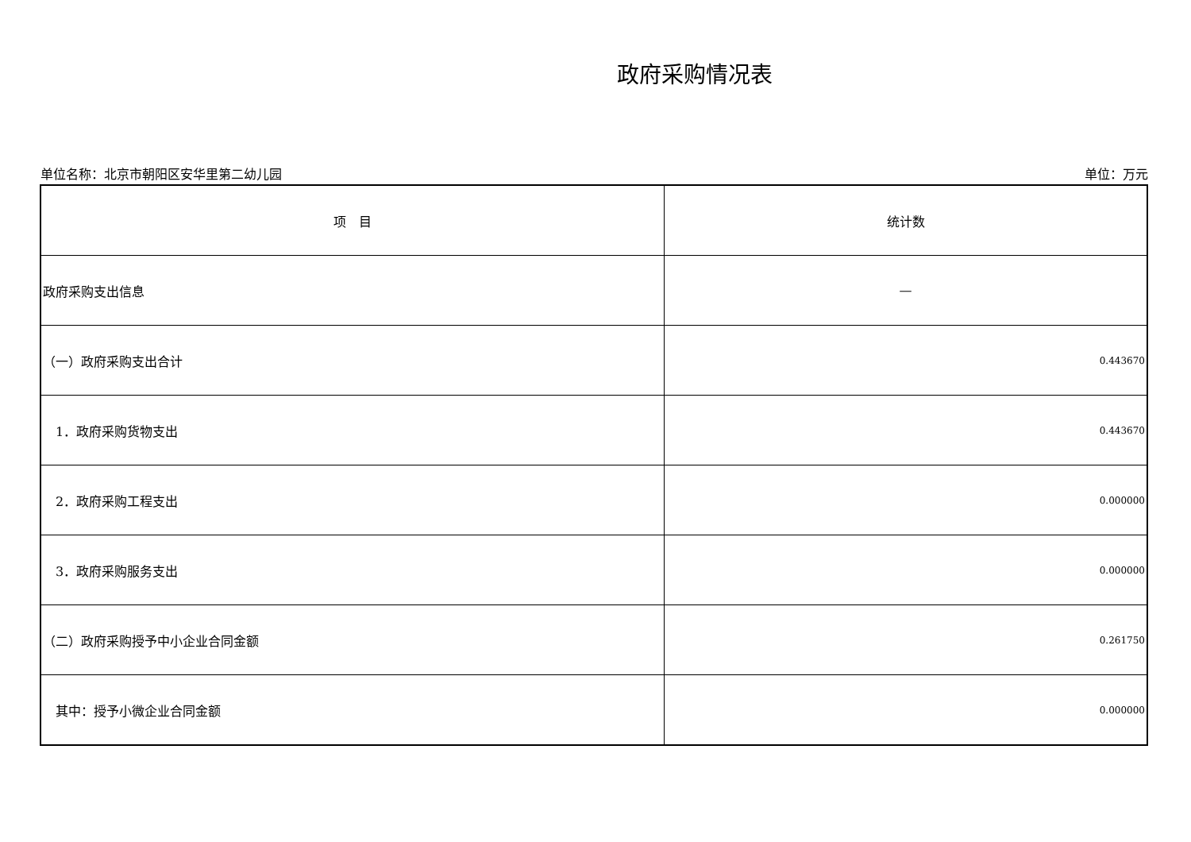政府采购情况表
单位名称：北京市朝阳区安华里第二幼儿园 单位：万元
| 项 目 | 统计数 |
| --- | --- |
| 政府采购支出信息 | — |
| （一）政府采购支出合计 | 0.443670 |
| 1．政府采购货物支出 | 0.443670 |
| 2．政府采购工程支出 | 0.000000 |
| 3．政府采购服务支出 | 0.000000 |
| （二）政府采购授予中小企业合同金额 | 0.261750 |
| 其中：授予小微企业合同金额 | 0.000000 |